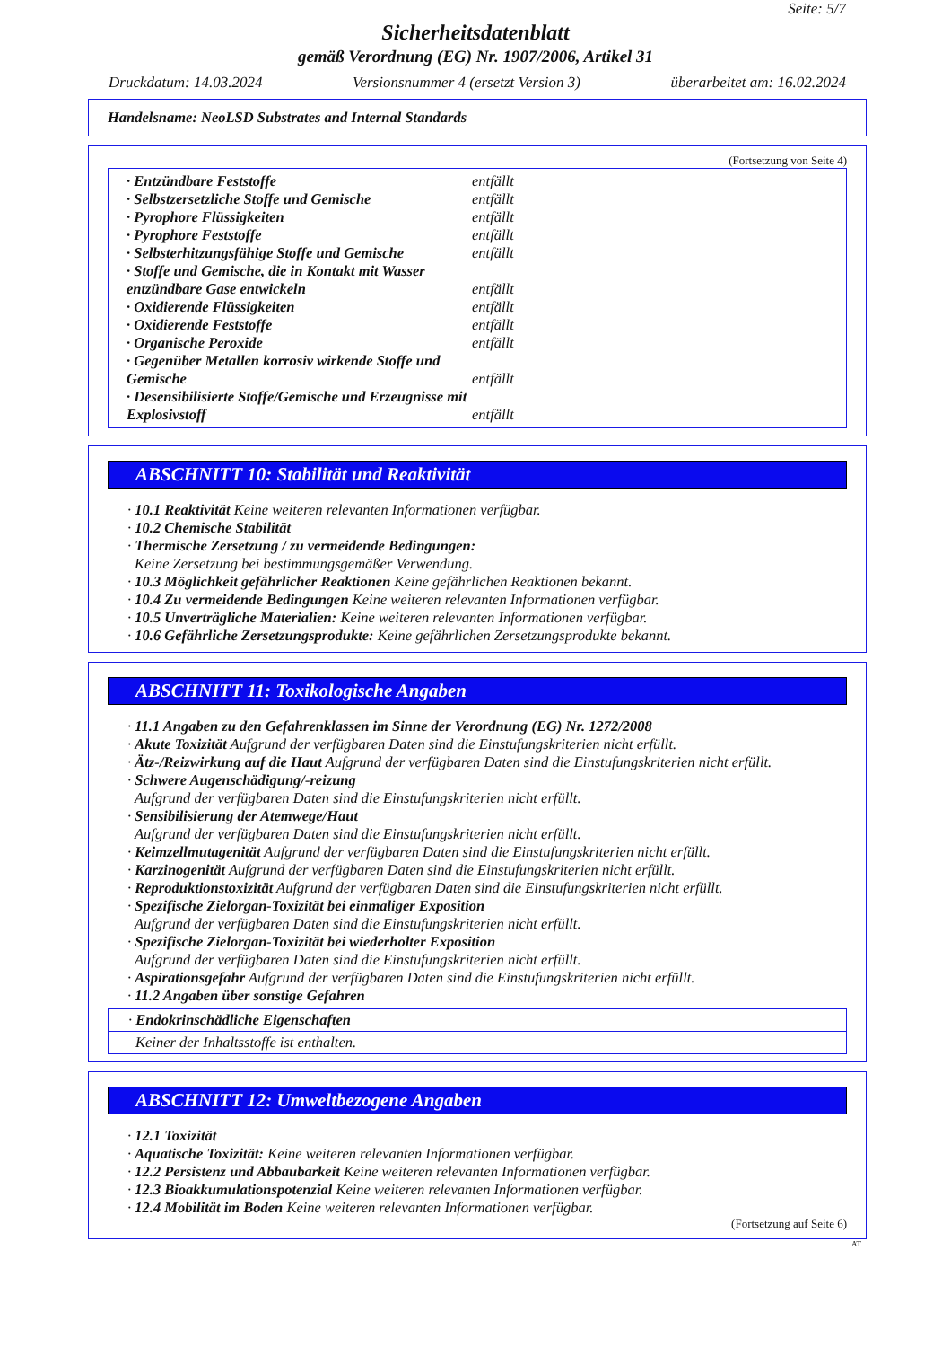Seite: 5/7
Sicherheitsdatenblatt
gemäß Verordnung (EG) Nr. 1907/2006, Artikel 31
Druckdatum: 14.03.2024 Versionsnummer 4 (ersetzt Version 3) überarbeitet am: 16.02.2024
Handelsname: NeoLSD Substrates and Internal Standards
(Fortsetzung von Seite 4)
· Entzündbare Feststoffe entfällt
· Selbstzersetzliche Stoffe und Gemische entfällt
· Pyrophore Flüssigkeiten entfällt
· Pyrophore Feststoffe entfällt
· Selbsterhitzungsfähige Stoffe und Gemische entfällt
· Stoffe und Gemische, die in Kontakt mit Wasser entzündbare Gase entwickeln entfällt
· Oxidierende Flüssigkeiten entfällt
· Oxidierende Feststoffe entfällt
· Organische Peroxide entfällt
· Gegenüber Metallen korrosiv wirkende Stoffe und Gemische entfällt
· Desensibilisierte Stoffe/Gemische und Erzeugnisse mit Explosivstoff entfällt
ABSCHNITT 10: Stabilität und Reaktivität
· 10.1 Reaktivität Keine weiteren relevanten Informationen verfügbar.
· 10.2 Chemische Stabilität
· Thermische Zersetzung / zu vermeidende Bedingungen:
Keine Zersetzung bei bestimmungsgemäßer Verwendung.
· 10.3 Möglichkeit gefährlicher Reaktionen Keine gefährlichen Reaktionen bekannt.
· 10.4 Zu vermeidende Bedingungen Keine weiteren relevanten Informationen verfügbar.
· 10.5 Unverträgliche Materialien: Keine weiteren relevanten Informationen verfügbar.
· 10.6 Gefährliche Zersetzungsprodukte: Keine gefährlichen Zersetzungsprodukte bekannt.
ABSCHNITT 11: Toxikologische Angaben
· 11.1 Angaben zu den Gefahrenklassen im Sinne der Verordnung (EG) Nr. 1272/2008
· Akute Toxizität Aufgrund der verfügbaren Daten sind die Einstufungskriterien nicht erfüllt.
· Ätz-/Reizwirkung auf die Haut Aufgrund der verfügbaren Daten sind die Einstufungskriterien nicht erfüllt.
· Schwere Augenschädigung/-reizung
Aufgrund der verfügbaren Daten sind die Einstufungskriterien nicht erfüllt.
· Sensibilisierung der Atemwege/Haut
Aufgrund der verfügbaren Daten sind die Einstufungskriterien nicht erfüllt.
· Keimzellmutagenität Aufgrund der verfügbaren Daten sind die Einstufungskriterien nicht erfüllt.
· Karzinogenität Aufgrund der verfügbaren Daten sind die Einstufungskriterien nicht erfüllt.
· Reproduktionstoxizität Aufgrund der verfügbaren Daten sind die Einstufungskriterien nicht erfüllt.
· Spezifische Zielorgan-Toxizität bei einmaliger Exposition
Aufgrund der verfügbaren Daten sind die Einstufungskriterien nicht erfüllt.
· Spezifische Zielorgan-Toxizität bei wiederholter Exposition
Aufgrund der verfügbaren Daten sind die Einstufungskriterien nicht erfüllt.
· Aspirationsgefahr Aufgrund der verfügbaren Daten sind die Einstufungskriterien nicht erfüllt.
· 11.2 Angaben über sonstige Gefahren
· Endokrinschädliche Eigenschaften
Keiner der Inhaltsstoffe ist enthalten.
ABSCHNITT 12: Umweltbezogene Angaben
· 12.1 Toxizität
· Aquatische Toxizität: Keine weiteren relevanten Informationen verfügbar.
· 12.2 Persistenz und Abbaubarkeit Keine weiteren relevanten Informationen verfügbar.
· 12.3 Bioakkumulationspotenzial Keine weiteren relevanten Informationen verfügbar.
· 12.4 Mobilität im Boden Keine weiteren relevanten Informationen verfügbar.
(Fortsetzung auf Seite 6)
AT